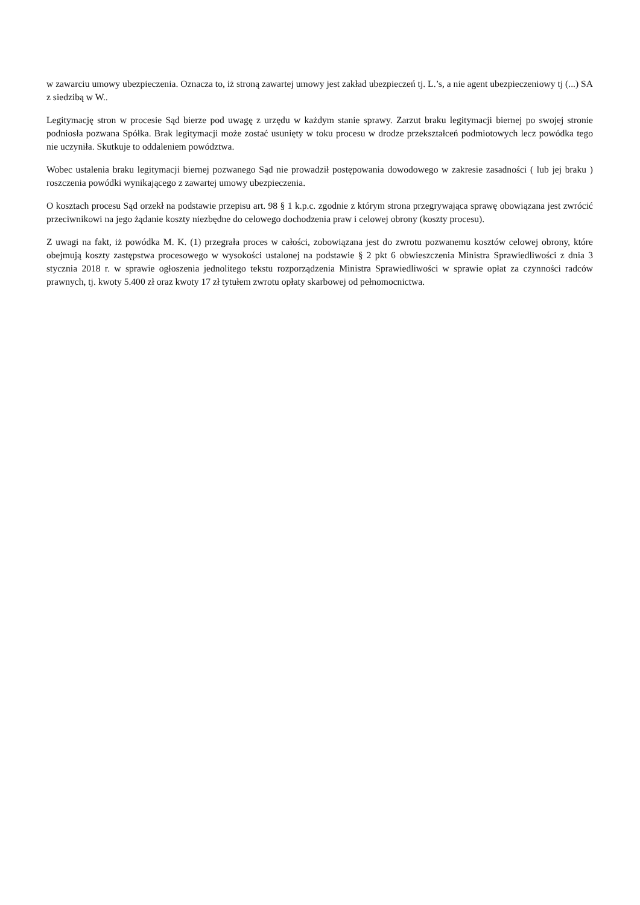w zawarciu umowy ubezpieczenia. Oznacza to, iż stroną zawartej umowy jest zakład ubezpieczeń tj. L.’s, a nie agent ubezpieczeniowy tj (...) SA z siedzibą w W..
Legitymację stron w procesie Sąd bierze pod uwagę z urzędu w każdym stanie sprawy. Zarzut braku legitymacji biernej po swojej stronie podniosła pozwana Spółka. Brak legitymacji może zostać usunięty w toku procesu w drodze przekształceń podmiotowych lecz powódka tego nie uczyniła. Skutkuje to oddaleniem powództwa.
Wobec ustalenia braku legitymacji biernej pozwanego Sąd nie prowadził postępowania dowodowego w zakresie zasadności ( lub jej braku ) roszczenia powódki wynikającego z zawartej umowy ubezpieczenia.
O kosztach procesu Sąd orzekł na podstawie przepisu art. 98 § 1 k.p.c. zgodnie z którym strona przegrywająca sprawę obowiązana jest zwrócić przeciwnikowi na jego żądanie koszty niezbędne do celowego dochodzenia praw i celowej obrony (koszty procesu).
Z uwagi na fakt, iż powódka M. K. (1) przegrała proces w całości, zobowiązana jest do zwrotu pozwanemu kosztów celowej obrony, które obejmują koszty zastępstwa procesowego w wysokości ustalonej na podstawie § 2 pkt 6 obwieszczenia Ministra Sprawiedliwości z dnia 3 stycznia 2018 r. w sprawie ogłoszenia jednolitego tekstu rozporządzenia Ministra Sprawiedliwości w sprawie opłat za czynności radców prawnych, tj. kwoty 5.400 zł oraz kwoty 17 zł tytułem zwrotu opłaty skarbowej od pełnomocnictwa.